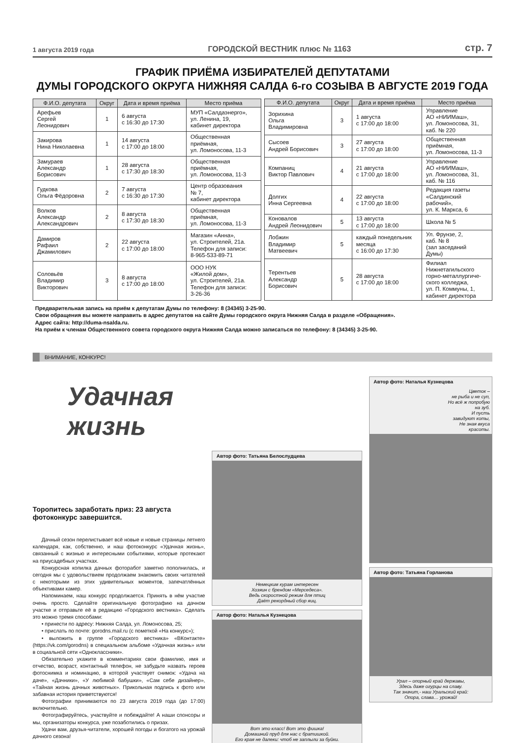1 августа 2019 года ГОРОДСКОЙ ВЕСТНИК плюс № 1163 стр. 7
ГРАФИК ПРИЁМА ИЗБИРАТЕЛЕЙ ДЕПУТАТАМИ
ДУМЫ ГОРОДСКОГО ОКРУГА НИЖНЯЯ САЛДА 6-го СОЗЫВА В АВГУСТЕ 2019 ГОДА
| Ф.И.О. депутата | Округ | Дата и время приёма | Место приёма |
| --- | --- | --- | --- |
| Арефьев Сергей Леонидович | 1 | 6 августа с 16:30 до 17:30 | МУП «Салдаэнерго», ул. Ленина, 19, кабинет директора |
| Закирова Нина Николаевна | 1 | 14 августа с 17:00 до 18:00 | Общественная приёмная, ул. Ломоносова, 11-3 |
| Замураев Александр Борисович | 1 | 28 августа с 17:30 до 18:30 | Общественная приёмная, ул. Ломоносова, 11-3 |
| Гудкова Ольга Фёдоровна | 2 | 7 августа с 16:30 до 17:30 | Центр образования № 7, кабинет директора |
| Волков Александр Александрович | 2 | 8 августа с 17:30 до 18:30 | Общественная приёмная, ул. Ломоносова, 11-3 |
| Дамиров Рафаил Джамилович | 2 | 22 августа с 17:00 до 18:00 | Магазин «Анна», ул. Строителей, 21а. Телефон для записи: 8-965-533-89-71 |
| Соловьёв Владимир Викторович | 3 | 8 августа с 17:00 до 18:00 | ООО НУК «Жилой дом», ул. Строителей, 21а. Телефон для записи: 3-26-36 |
| Ф.И.О. депутата | Округ | Дата и время приёма | Место приёма |
| --- | --- | --- | --- |
| Зорихина Ольга Владимировна | 3 | 1 августа с 17:00 до 18:00 | Управление АО «НИИМаш», ул. Ломоносова, 31, каб. № 220 |
| Сысоев Андрей Борисович | 3 | 27 августа с 17:00 до 18:00 | Общественная приёмная, ул. Ломоносова, 11-3 |
| Компаниц Виктор Павлович | 4 | 21 августа с 17:00 до 18:00 | Управление АО «НИИМаш», ул. Ломоносова, 31, каб. № 116 |
| Долгих Инна Сергеевна | 4 | 22 августа с 17:00 до 18:00 | Редакция газеты «Салдинский рабочий», ул. К. Маркса, 6 |
| Коновалов Андрей Леонидович | 5 | 13 августа с 17:00 до 18:00 | Школа № 5 |
| Лобжин Владимир Матвеевич | 5 | каждый понедельник месяца с 16:00 до 17:30 | Ул. Фрунзе, 2, каб. № 8 (зал заседаний Думы) |
| Терентьев Александр Борисович | 5 | 28 августа с 17:00 до 18:00 | Филиал Нижнетагильского горно-металлургиче- ского колледжа, ул. П. Коммуны, 1, кабинет директора |
Предварительная запись на приём к депутатам Думы по телефону: 8 (34345) 3-25-90.
Свои обращения вы можете направить в адрес депутатов на сайте Думы городского округа Нижняя Салда в разделе «Обращения».
Адрес сайта: http://duma-nsalda.ru.
На приём к членам Общественного совета городского округа Нижняя Салда можно записаться по телефону: 8 (34345) 3-25-90.
ВНИМАНИЕ, КОНКУРС!
Удачная жизнь
Торопитесь заработать приз: 23 августа фотоконкурс завершится.
Дачный сезон перелистывает всё новые и новые страницы летнего календаря, как, собственно, и наш фотоконкурс «Удачная жизнь», связанный с жизнью и интересными событиями, которые протекают на приусадебных участках.
Конкурсная копилка дачных фоторабот заметно пополнилась, и сегодня мы с удовольствием продолжаем знакомить своих читателей с некоторыми из этих удивительных моментов, запечатлённых объективами камер.
Напоминаем, наш конкурс продолжается. Принять в нём участие очень просто. Сделайте оригинальную фотографию на дачном участке и отправьте её в редакцию «Городского вестника». Сделать это можно тремя способами:
• принести по адресу: Нижняя Салда, ул. Ломоносова, 25;
• прислать по почте: gorodns.mail.ru (с пометкой «На конкурс»);
• выложить в группе «Городского вестника» «ВКонтакте» (https://vk.com/gorodns) в специальном альбоме «Удачная жизнь» или в социальной сети «Одноклассники».
Обязательно укажите в комментариях свои фамилию, имя и отчество, возраст, контактный телефон, не забудьте назвать героев фотоснимка и номинацию, в которой участвует снимок: «Удача на даче», «Дачники», «У любимой бабушки», «Сам себе дизайнер», «Тайная жизнь дачных животных». Прикольная подпись к фото или забавная история приветствуются!
Фотографии принимаются по 23 августа 2019 года (до 17:00) включительно.
Фотографируйтесь, участвуйте и побеждайте! А наши спонсоры и мы, организаторы конкурса, уже позаботились о призах.
Удачи вам, друзья-читатели, хорошей погоды и богатого на урожай дачного сезона!
Автор фото: Татьяна Белослудцева
Немецким курам интересен
Хозяин с брендом «Мерседеса».
Ведь скоростной режим для птиц
Даёт рекордный сбор яиц.
Автор фото: Наталья Кузнецова
Вот это класс! Вот это фишка!
Домашний пруд для нас с братишкой.
Его края не далеки: чтоб не заплыли за буйки.
Автор фото: Наталья Кузнецова
Цветок –
не рыба и не суп,
Но всё ж попробую
на зуб.
И пусть
завидуют коты,
Не зная вкуса
красоты.
Автор фото: Татьяна Горланова
Урал – опорный край державы,
Здесь даже огурцы на славу.
Так значит,- наш Уральский край:
Опора, слава… урожай!